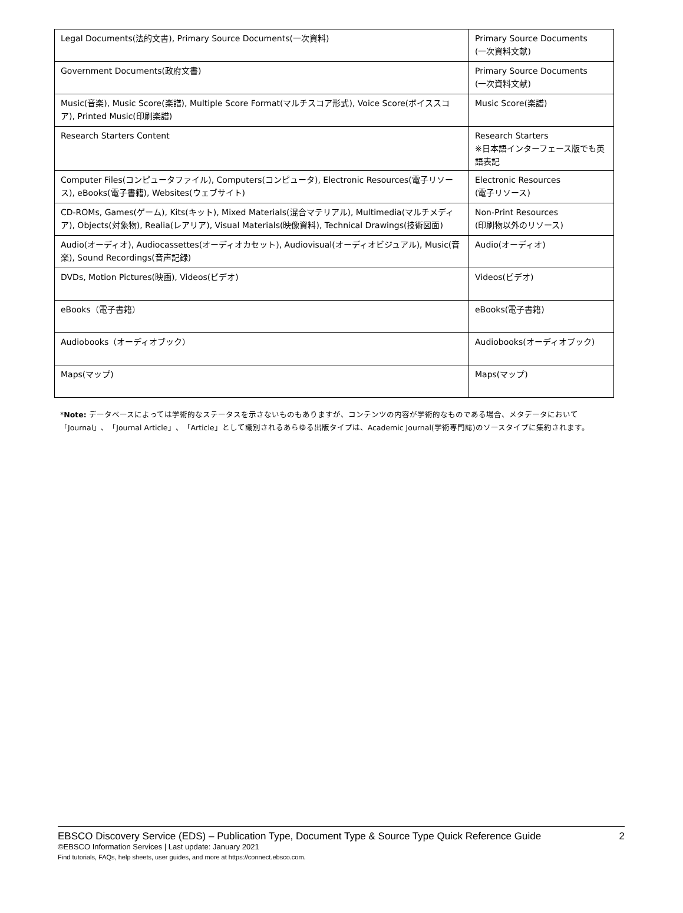| Legal Documents(法的文書), Primary Source Documents(一次資料) | Primary Source Documents (一次資料文献) |
| Government Documents(政府文書) | Primary Source Documents (一次資料文献) |
| Music(音楽), Music Score(楽譜), Multiple Score Format(マルチスコア形式), Voice Score(ボイススコア), Printed Music(印刷楽譜) | Music Score(楽譜) |
| Research Starters Content | Research Starters ※日本語インターフェース版でも英語表記 |
| Computer Files(コンピュータファイル), Computers(コンピュータ), Electronic Resources(電子リソース), eBooks(電子書籍), Websites(ウェブサイト) | Electronic Resources (電子リソース) |
| CD-ROMs, Games(ゲーム), Kits(キット), Mixed Materials(混合マテリアル), Multimedia(マルチメディア), Objects(対象物), Realia(レアリア), Visual Materials(映像資料), Technical Drawings(技術図面) | Non-Print Resources (印刷物以外のリソース) |
| Audio(オーディオ), Audiocassettes(オーディオカセット), Audiovisual(オーディオビジュアル), Music(音楽), Sound Recordings(音声記録) | Audio(オーディオ) |
| DVDs, Motion Pictures(映画), Videos(ビデオ) | Videos(ビデオ) |
| eBooks（電子書籍） | eBooks(電子書籍) |
| Audiobooks（オーディオブック） | Audiobooks(オーディオブック) |
| Maps(マップ) | Maps(マップ) |
*Note: データベースによっては学術的なステータスを示さないものもありますが、コンテンツの内容が学術的なものである場合、メタデータにおいて「Journal」、「Journal Article」、「Article」として識別されるあらゆる出版タイプは、Academic Journal(学術専門誌)のソースタイプに集約されます。
EBSCO Discovery Service (EDS) – Publication Type, Document Type & Source Type Quick Reference Guide 2
©EBSCO Information Services | Last update: January 2021
Find tutorials, FAQs, help sheets, user guides, and more at https://connect.ebsco.com.